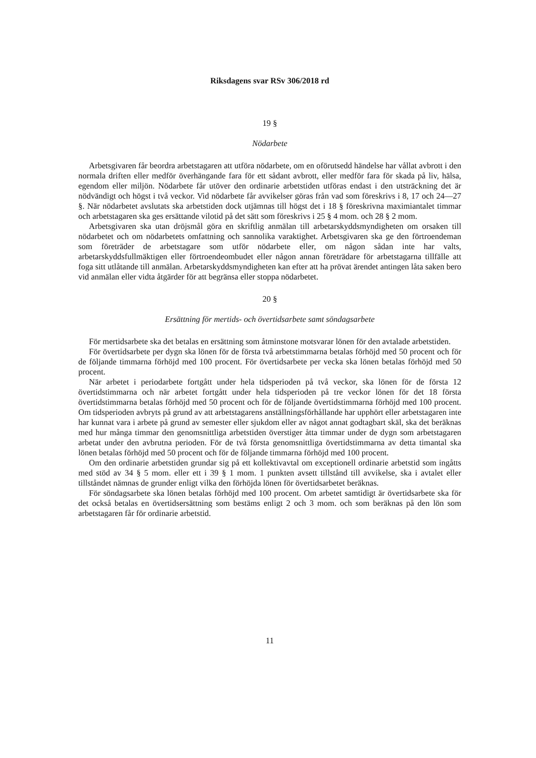Riksdagens svar RSv 306/2018 rd
19 §
Nödarbete
Arbetsgivaren får beordra arbetstagaren att utföra nödarbete, om en oförutsedd händelse har vållat avbrott i den normala driften eller medför överhängande fara för ett sådant avbrott, eller medför fara för skada på liv, hälsa, egendom eller miljön. Nödarbete får utöver den ordinarie arbetstiden utföras endast i den utsträckning det är nödvändigt och högst i två veckor. Vid nödarbete får avvikelser göras från vad som föreskrivs i 8, 17 och 24—27 §. När nödarbetet avslutats ska arbetstiden dock utjämnas till högst det i 18 § föreskrivna maximiantalet timmar och arbetstagaren ska ges ersättande vilotid på det sätt som föreskrivs i 25 § 4 mom. och 28 § 2 mom.
Arbetsgivaren ska utan dröjsmål göra en skriftlig anmälan till arbetarskyddsmyndigheten om orsaken till nödarbetet och om nödarbetets omfattning och sannolika varaktighet. Arbetsgivaren ska ge den förtroendeman som företräder de arbetstagare som utför nödarbete eller, om någon sådan inte har valts, arbetarskyddsfullmäktigen eller förtroendeombudet eller någon annan företrädare för arbetstagarna tillfälle att foga sitt utlåtande till anmälan. Arbetarskyddsmyndigheten kan efter att ha prövat ärendet antingen låta saken bero vid anmälan eller vidta åtgärder för att begränsa eller stoppa nödarbetet.
20 §
Ersättning för mertids- och övertidsarbete samt söndagsarbete
För mertidsarbete ska det betalas en ersättning som åtminstone motsvarar lönen för den avtalade arbetstiden.
För övertidsarbete per dygn ska lönen för de första två arbetstimmarna betalas förhöjd med 50 procent och för de följande timmarna förhöjd med 100 procent. För övertidsarbete per vecka ska lönen betalas förhöjd med 50 procent.
När arbetet i periodarbete fortgått under hela tidsperioden på två veckor, ska lönen för de första 12 övertidstimmarna och när arbetet fortgått under hela tidsperioden på tre veckor lönen för det 18 första övertidstimmarna betalas förhöjd med 50 procent och för de följande övertidstimmarna förhöjd med 100 procent. Om tidsperioden avbryts på grund av att arbetstagarens anställningsförhållande har upphört eller arbetstagaren inte har kunnat vara i arbete på grund av semester eller sjukdom eller av något annat godtagbart skäl, ska det beräknas med hur många timmar den genomsnittliga arbetstiden överstiger åtta timmar under de dygn som arbetstagaren arbetat under den avbrutna perioden. För de två första genomsnittliga övertidstimmarna av detta timantal ska lönen betalas förhöjd med 50 procent och för de följande timmarna förhöjd med 100 procent.
Om den ordinarie arbetstiden grundar sig på ett kollektivavtal om exceptionell ordinarie arbetstid som ingåtts med stöd av 34 § 5 mom. eller ett i 39 § 1 mom. 1 punkten avsett tillstånd till avvikelse, ska i avtalet eller tillståndet nämnas de grunder enligt vilka den förhöjda lönen för övertidsarbetet beräknas.
För söndagsarbete ska lönen betalas förhöjd med 100 procent. Om arbetet samtidigt är övertidsarbete ska för det också betalas en övertidsersättning som bestäms enligt 2 och 3 mom. och som beräknas på den lön som arbetstagaren får för ordinarie arbetstid.
11